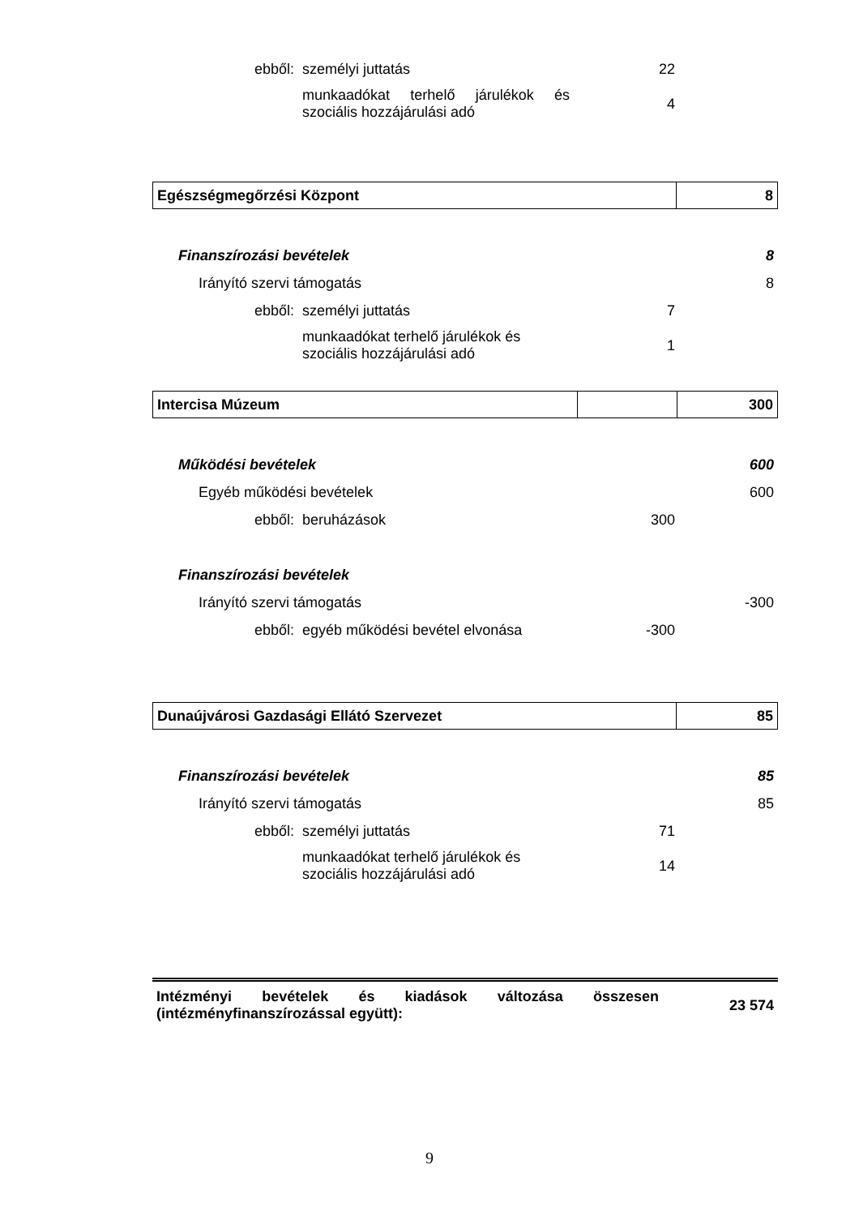| ebből: | személyi juttatás | 22 | |
| | munkaadókat terhelő járulékok és szociális hozzájárulási adó | 4 | |
| Egészségmegőrzési Központ | 8 |
| Finanszírozási bevételek | | | 8 |
| Irányító szervi támogatás | | | 8 |
| ebből: | személyi juttatás | 7 | |
| | munkaadókat terhelő járulékok és szociális hozzájárulási adó | 1 | |
| Intercisa Múzeum | | 300 |
| Működési bevételek | | | 600 |
| Egyéb működési bevételek | | | 600 |
| ebből: | beruházások | 300 | |
| Finanszírozási bevételek | | | |
| Irányító szervi támogatás | | | -300 |
| ebből: | egyéb működési bevétel elvonása | -300 | |
| Dunaújvárosi Gazdasági Ellátó Szervezet | 85 |
| Finanszírozási bevételek | | | 85 |
| Irányító szervi támogatás | | | 85 |
| ebből: | személyi juttatás | 71 | |
| | munkaadókat terhelő járulékok és szociális hozzájárulási adó | 14 | |
| Intézményi bevételek és kiadások változása összesen (intézményfinanszírozással együtt): | 23 574 |
9